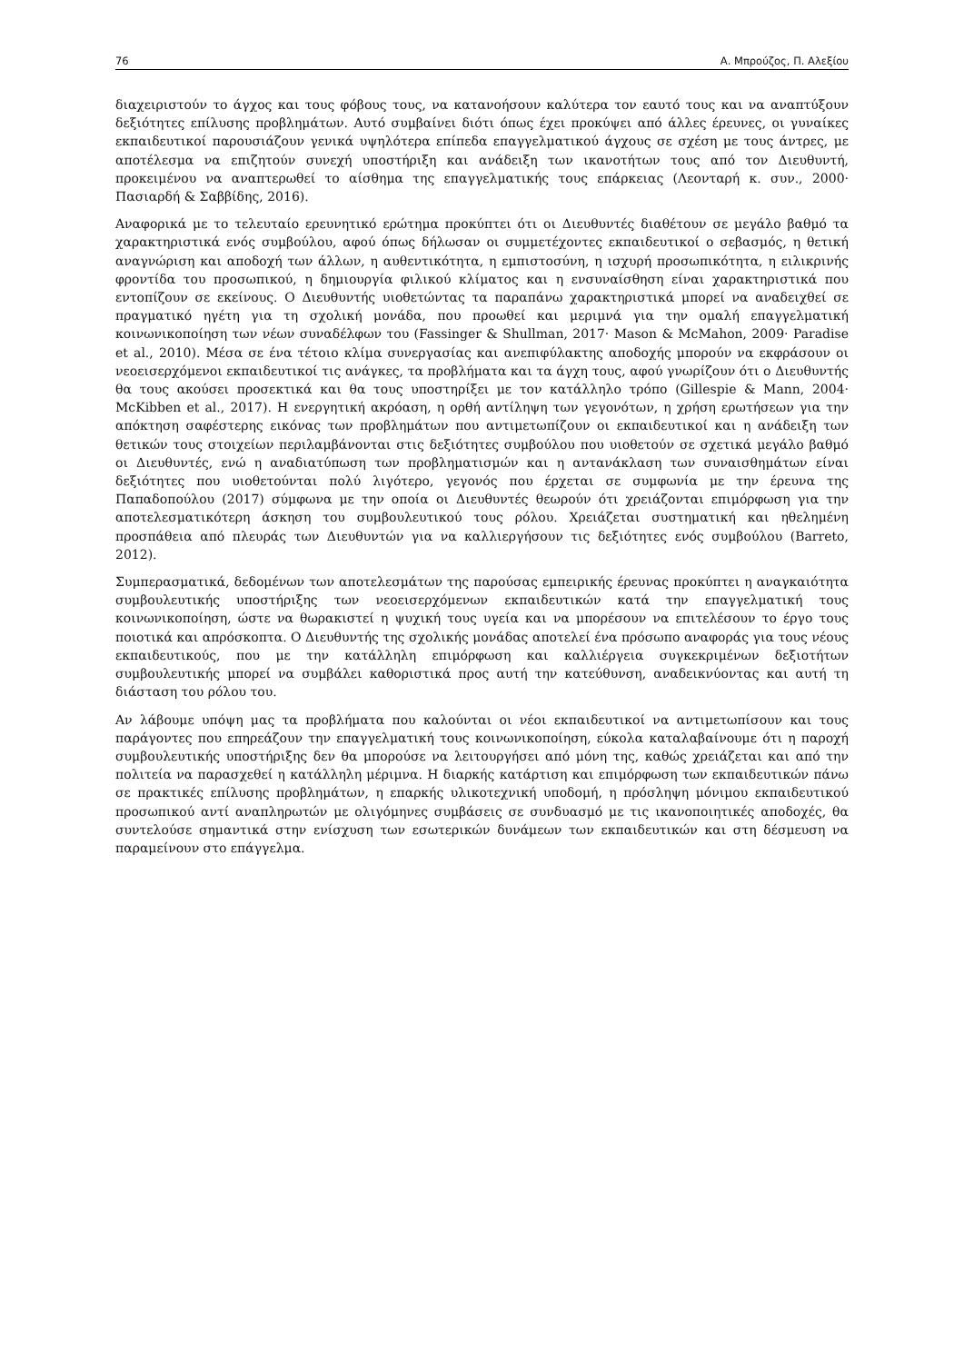76 Α. Μπρούζος, Π. Αλεξίου
διαχειριστούν το άγχος και τους φόβους τους, να κατανοήσουν καλύτερα τον εαυτό τους και να αναπτύξουν δεξιότητες επίλυσης προβλημάτων. Αυτό συμβαίνει διότι όπως έχει προκύψει από άλλες έρευνες, οι γυναίκες εκπαιδευτικοί παρουσιάζουν γενικά υψηλότερα επίπεδα επαγγελματικού άγχους σε σχέση με τους άντρες, με αποτέλεσμα να επιζητούν συνεχή υποστήριξη και ανάδειξη των ικανοτήτων τους από τον Διευθυντή, προκειμένου να αναπτερωθεί το αίσθημα της επαγγελματικής τους επάρκειας (Λεονταρή κ. συν., 2000· Πασιαρδή & Σαββίδης, 2016).
Αναφορικά με το τελευταίο ερευνητικό ερώτημα προκύπτει ότι οι Διευθυντές διαθέτουν σε μεγάλο βαθμό τα χαρακτηριστικά ενός συμβούλου, αφού όπως δήλωσαν οι συμμετέχοντες εκπαιδευτικοί ο σεβασμός, η θετική αναγνώριση και αποδοχή των άλλων, η αυθεντικότητα, η εμπιστοσύνη, η ισχυρή προσωπικότητα, η ειλικρινής φροντίδα του προσωπικού, η δημιουργία φιλικού κλίματος και η ενσυναίσθηση είναι χαρακτηριστικά που εντοπίζουν σε εκείνους. Ο Διευθυντής υιοθετώντας τα παραπάνω χαρακτηριστικά μπορεί να αναδειχθεί σε πραγματικό ηγέτη για τη σχολική μονάδα, που προωθεί και μεριμνά για την ομαλή επαγγελματική κοινωνικοποίηση των νέων συναδέλφων του (Fassinger & Shullman, 2017· Mason & McMahon, 2009· Paradise et al., 2010). Μέσα σε ένα τέτοιο κλίμα συνεργασίας και ανεπιφύλακτης αποδοχής μπορούν να εκφράσουν οι νεοεισερχόμενοι εκπαιδευτικοί τις ανάγκες, τα προβλήματα και τα άγχη τους, αφού γνωρίζουν ότι ο Διευθυντής θα τους ακούσει προσεκτικά και θα τους υποστηρίξει με τον κατάλληλο τρόπο (Gillespie & Mann, 2004· McKibben et al., 2017). Η ενεργητική ακρόαση, η ορθή αντίληψη των γεγονότων, η χρήση ερωτήσεων για την απόκτηση σαφέστερης εικόνας των προβλημάτων που αντιμετωπίζουν οι εκπαιδευτικοί και η ανάδειξη των θετικών τους στοιχείων περιλαμβάνονται στις δεξιότητες συμβούλου που υιοθετούν σε σχετικά μεγάλο βαθμό οι Διευθυντές, ενώ η αναδιατύπωση των προβληματισμών και η αντανάκλαση των συναισθημάτων είναι δεξιότητες που υιοθετούνται πολύ λιγότερο, γεγονός που έρχεται σε συμφωνία με την έρευνα της Παπαδοπούλου (2017) σύμφωνα με την οποία οι Διευθυντές θεωρούν ότι χρειάζονται επιμόρφωση για την αποτελεσματικότερη άσκηση του συμβουλευτικού τους ρόλου. Χρειάζεται συστηματική και ηθελημένη προσπάθεια από πλευράς των Διευθυντών για να καλλιεργήσουν τις δεξιότητες ενός συμβούλου (Barreto, 2012).
Συμπερασματικά, δεδομένων των αποτελεσμάτων της παρούσας εμπειρικής έρευνας προκύπτει η αναγκαιότητα συμβουλευτικής υποστήριξης των νεοεισερχόμενων εκπαιδευτικών κατά την επαγγελματική τους κοινωνικοποίηση, ώστε να θωρακιστεί η ψυχική τους υγεία και να μπορέσουν να επιτελέσουν το έργο τους ποιοτικά και απρόσκοπτα. Ο Διευθυντής της σχολικής μονάδας αποτελεί ένα πρόσωπο αναφοράς για τους νέους εκπαιδευτικούς, που με την κατάλληλη επιμόρφωση και καλλιέργεια συγκεκριμένων δεξιοτήτων συμβουλευτικής μπορεί να συμβάλει καθοριστικά προς αυτή την κατεύθυνση, αναδεικνύοντας και αυτή τη διάσταση του ρόλου του.
Αν λάβουμε υπόψη μας τα προβλήματα που καλούνται οι νέοι εκπαιδευτικοί να αντιμετωπίσουν και τους παράγοντες που επηρεάζουν την επαγγελματική τους κοινωνικοποίηση, εύκολα καταλαβαίνουμε ότι η παροχή συμβουλευτικής υποστήριξης δεν θα μπορούσε να λειτουργήσει από μόνη της, καθώς χρειάζεται και από την πολιτεία να παρασχεθεί η κατάλληλη μέριμνα. Η διαρκής κατάρτιση και επιμόρφωση των εκπαιδευτικών πάνω σε πρακτικές επίλυσης προβλημάτων, η επαρκής υλικοτεχνική υποδομή, η πρόσληψη μόνιμου εκπαιδευτικού προσωπικού αντί αναπληρωτών με ολιγόμηνες συμβάσεις σε συνδυασμό με τις ικανοποιητικές αποδοχές, θα συντελούσε σημαντικά στην ενίσχυση των εσωτερικών δυνάμεων των εκπαιδευτικών και στη δέσμευση να παραμείνουν στο επάγγελμα.